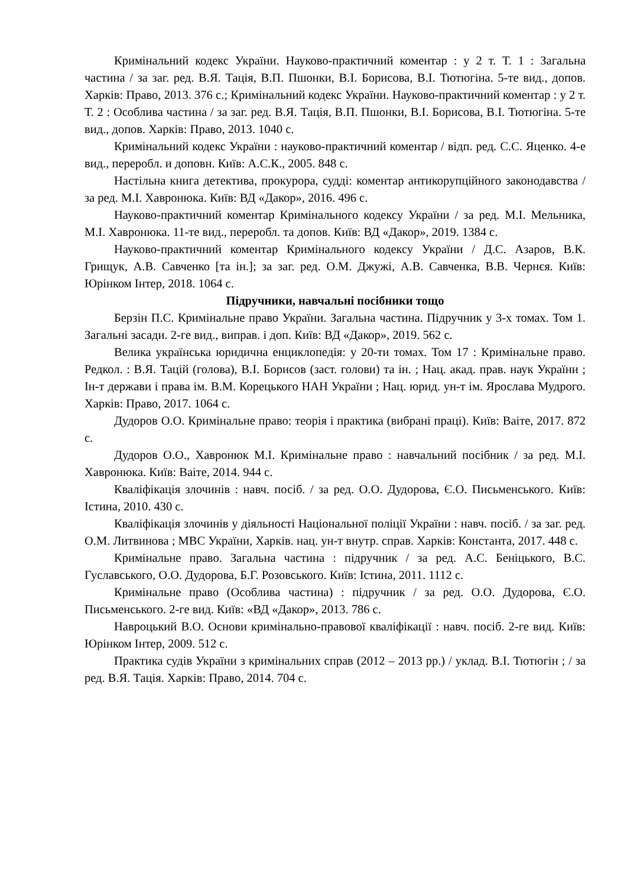Кримінальний кодекс України. Науково-практичний коментар : у 2 т. Т. 1 : Загальна частина / за заг. ред. В.Я. Тація, В.П. Пшонки, В.І. Борисова, В.І. Тютюгіна. 5-те вид., допов. Харків: Право, 2013. 376 с.; Кримінальний кодекс України. Науково-практичний коментар : у 2 т. Т. 2 : Особлива частина / за заг. ред. В.Я. Тація, В.П. Пшонки, В.І. Борисова, В.І. Тютюгіна. 5-те вид., допов. Харків: Право, 2013. 1040 с.
Кримінальний кодекс України : науково-практичний коментар / відп. ред. С.С. Яценко. 4-е вид., переробл. и доповн. Київ: А.С.К., 2005. 848 с.
Настільна книга детектива, прокурора, судді: коментар антикорупційного законодавства / за ред. М.І. Хавронюка. Київ: ВД «Дакор», 2016. 496 с.
Науково-практичний коментар Кримінального кодексу України / за ред. М.І. Мельника, М.І. Хавронюка. 11-те вид., переробл. та допов. Київ: ВД «Дакор», 2019. 1384 с.
Науково-практичний коментар Кримінального кодексу України / Д.С. Азаров, В.К. Грищук, А.В. Савченко [та ін.]; за заг. ред. О.М. Джужі, А.В. Савченка, В.В. Чернєя. Київ: Юрінком Інтер, 2018. 1064 с.
Підручники, навчальні посібники тощо
Берзін П.С. Кримінальне право України. Загальна частина. Підручник у 3-х томах. Том 1. Загальні засади. 2-ге вид., виправ. і доп. Київ: ВД «Дакор», 2019. 562 с.
Велика українська юридична енциклопедія: у 20-ти томах. Том 17 : Кримінальне право. Редкол. : В.Я. Тацій (голова), В.І. Борисов (заст. голови) та ін. ; Нац. акад. прав. наук України ; Ін-т держави і права ім. В.М. Корецького НАН України ; Нац. юрид. ун-т ім. Ярослава Мудрого. Харків: Право, 2017. 1064 с.
Дудоров О.О. Кримінальне право: теорія і практика (вибрані праці). Київ: Ваіте, 2017. 872 с.
Дудоров О.О., Хавронюк М.І. Кримінальне право : навчальний посібник / за ред. М.І. Хавронюка. Київ: Ваіте, 2014. 944 с.
Кваліфікація злочинів : навч. посіб. / за ред. О.О. Дудорова, Є.О. Письменського. Київ: Істина, 2010. 430 с.
Кваліфікація злочинів у діяльності Національної поліції України : навч. посіб. / за заг. ред. О.М. Литвинова ; МВС України, Харків. нац. ун-т внутр. справ. Харків: Константа, 2017. 448 с.
Кримінальне право. Загальна частина : підручник / за ред. А.С. Беніцького, В.С. Гуславського, О.О. Дудорова, Б.Г. Розовського. Київ: Істина, 2011. 1112 с.
Кримінальне право (Особлива частина) : підручник / за ред. О.О. Дудорова, Є.О. Письменського. 2-ге вид. Київ: «ВД «Дакор», 2013. 786 с.
Навроцький В.О. Основи кримінально-правової кваліфікації : навч. посіб. 2-ге вид. Київ: Юрінком Інтер, 2009. 512 с.
Практика судів України з кримінальних справ (2012 – 2013 рр.) / уклад. В.І. Тютюгін ; / за ред. В.Я. Тація. Харків: Право, 2014. 704 с.